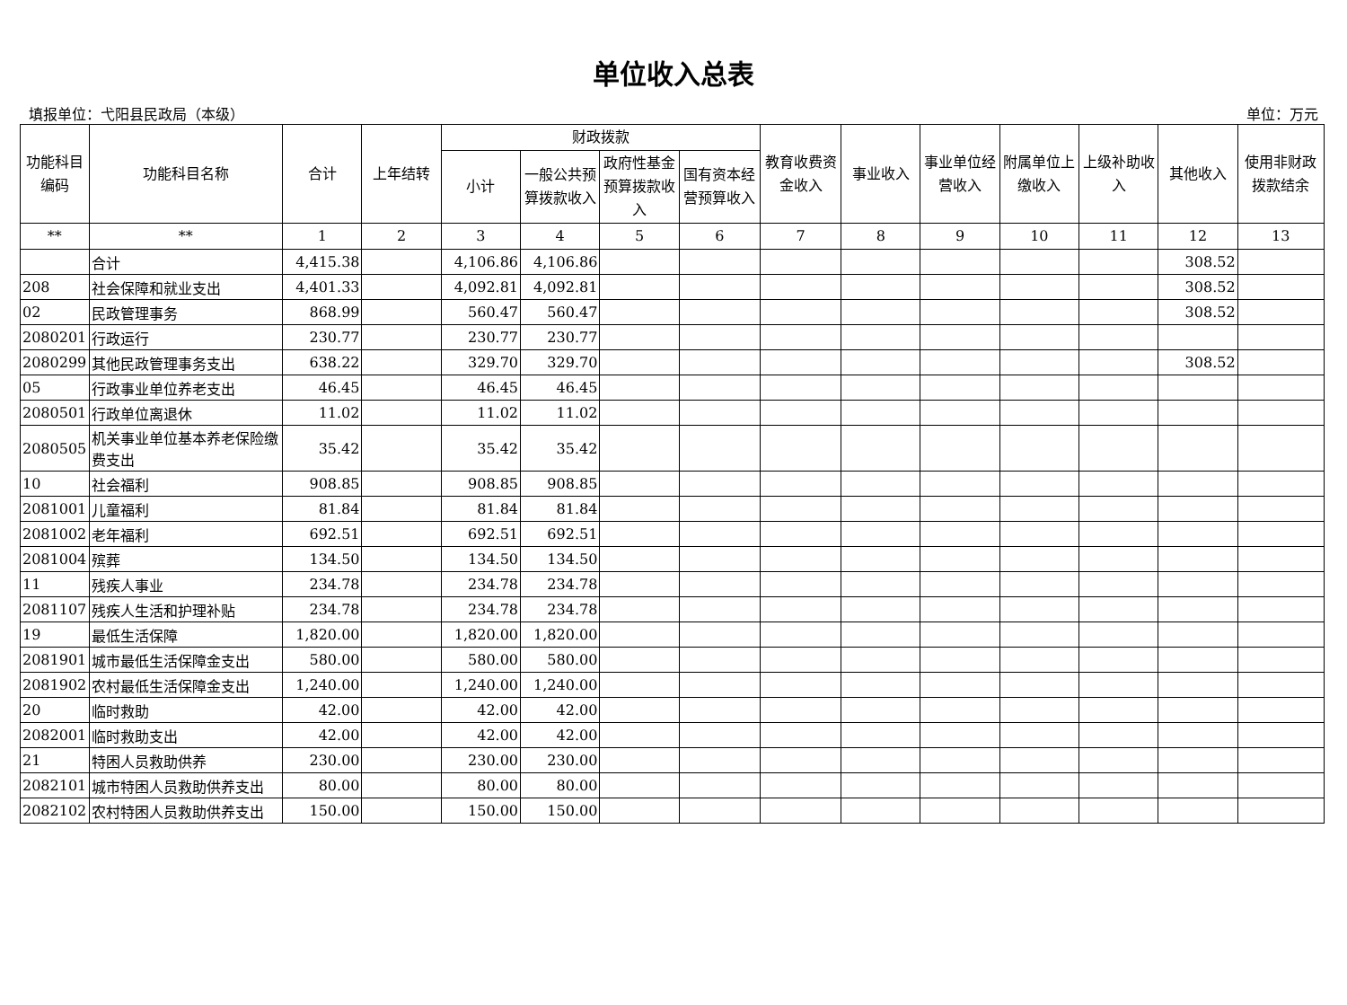单位收入总表
填报单位：弋阳县民政局（本级） 单位：万元
| 功能科目编码 | 功能科目名称 | 合计 | 上年结转 | 财政拨款 | | | | 教育收费资金收入 | 事业收入 | 事业单位经营收入 | 附属单位上缴收入 | 上级补助收入 | 其他收入 | 使用非财政拨款结余 |
| --- | --- | --- | --- | --- | --- | --- | --- | --- | --- | --- | --- | --- | --- | --- |
| | | | | 小计 | 一般公共预算拨款收入 | 政府性基金预算拨款收入 | 国有资本经营预算收入 | | | | | | | |
| ** | ** | 1 | 2 | 3 | 4 | 5 | 6 | 7 | 8 | 9 | 10 | 11 | 12 | 13 |
| | 合计 | 4,415.38 | | 4,106.86 | 4,106.86 | | | | | | | | 308.52 | |
| 208 | 社会保障和就业支出 | 4,401.33 | | 4,092.81 | 4,092.81 | | | | | | | | 308.52 | |
| 02 | 民政管理事务 | 868.99 | | 560.47 | 560.47 | | | | | | | | 308.52 | |
| 2080201 | 行政运行 | 230.77 | | 230.77 | 230.77 | | | | | | | | | |
| 2080299 | 其他民政管理事务支出 | 638.22 | | 329.70 | 329.70 | | | | | | | | 308.52 | |
| 05 | 行政事业单位养老支出 | 46.45 | | 46.45 | 46.45 | | | | | | | | | |
| 2080501 | 行政单位离退休 | 11.02 | | 11.02 | 11.02 | | | | | | | | | |
| 2080505 | 机关事业单位基本养老保险缴费支出 | 35.42 | | 35.42 | 35.42 | | | | | | | | | |
| 10 | 社会福利 | 908.85 | | 908.85 | 908.85 | | | | | | | | | |
| 2081001 | 儿童福利 | 81.84 | | 81.84 | 81.84 | | | | | | | | | |
| 2081002 | 老年福利 | 692.51 | | 692.51 | 692.51 | | | | | | | | | |
| 2081004 | 殡葬 | 134.50 | | 134.50 | 134.50 | | | | | | | | | |
| 11 | 残疾人事业 | 234.78 | | 234.78 | 234.78 | | | | | | | | | |
| 2081107 | 残疾人生活和护理补贴 | 234.78 | | 234.78 | 234.78 | | | | | | | | | |
| 19 | 最低生活保障 | 1,820.00 | | 1,820.00 | 1,820.00 | | | | | | | | | |
| 2081901 | 城市最低生活保障金支出 | 580.00 | | 580.00 | 580.00 | | | | | | | | | |
| 2081902 | 农村最低生活保障金支出 | 1,240.00 | | 1,240.00 | 1,240.00 | | | | | | | | | |
| 20 | 临时救助 | 42.00 | | 42.00 | 42.00 | | | | | | | | | |
| 2082001 | 临时救助支出 | 42.00 | | 42.00 | 42.00 | | | | | | | | | |
| 21 | 特困人员救助供养 | 230.00 | | 230.00 | 230.00 | | | | | | | | | |
| 2082101 | 城市特困人员救助供养支出 | 80.00 | | 80.00 | 80.00 | | | | | | | | | |
| 2082102 | 农村特困人员救助供养支出 | 150.00 | | 150.00 | 150.00 | | | | | | | | | |